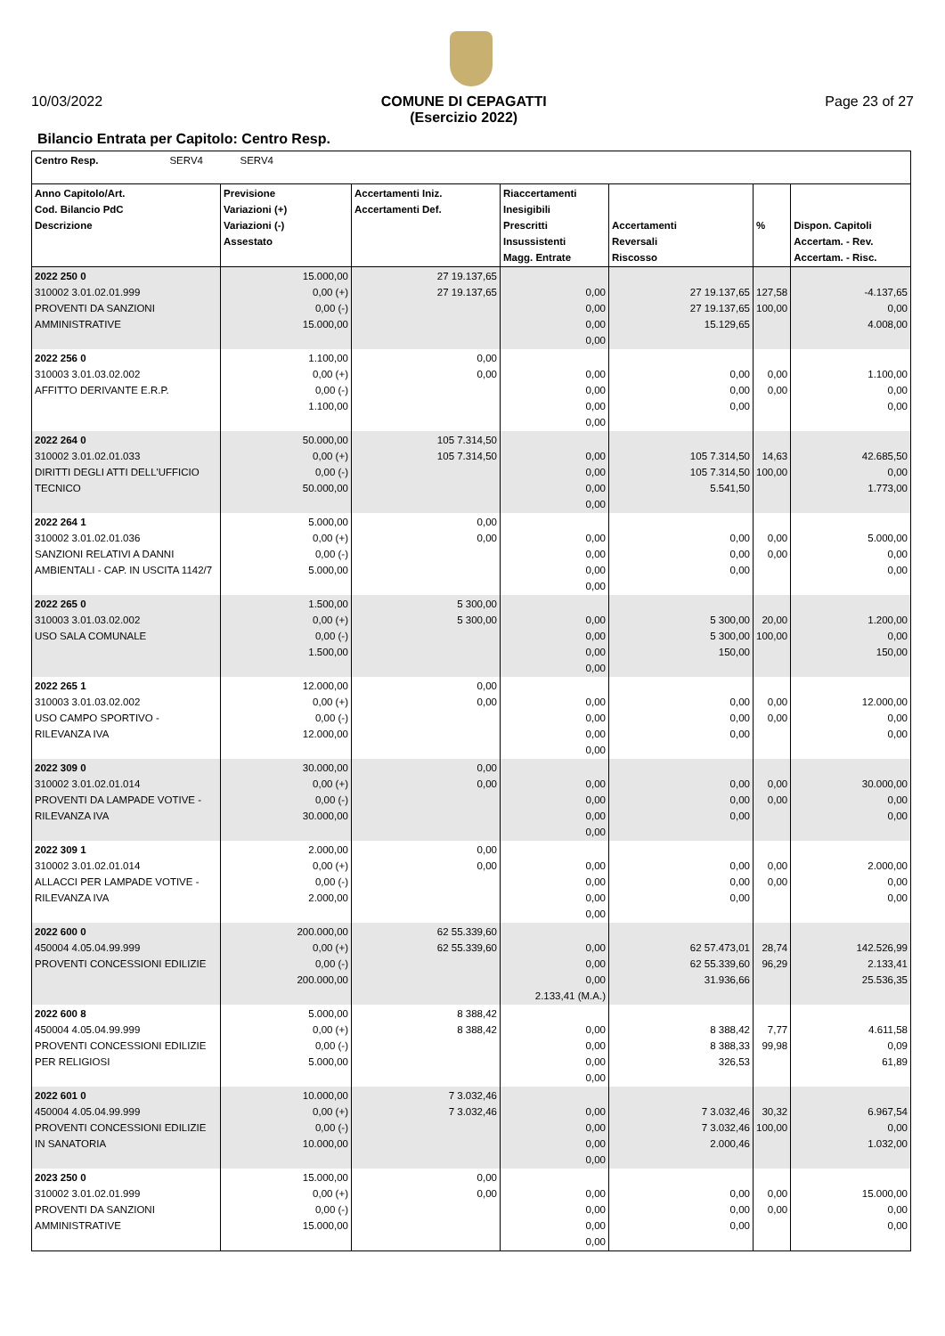10/03/2022 COMUNE DI CEPAGATTI
(Esercizio 2022) Page 23 of 27
Bilancio Entrata per Capitolo: Centro Resp.
| Centro Resp. SERV4 SERV4 | | | | | | |
| --- | --- | --- | --- | --- | --- | --- |
| Anno Capitolo/Art. Cod. Bilancio PdC Descrizione | Previsione Variazioni (+) Variazioni (-) Assestato | Accertamenti Iniz. Accertamenti Def. | Riaccertamenti Inesigibili Prescritti Insussistenti Magg. Entrate | Accertamenti Reversali Riscosso | % | Dispon. Capitoli Accertam. - Rev. Accertam. - Risc. |
| 2022 250 0 310002 3.01.02.01.999 PROVENTI DA SANZIONI AMMINISTRATIVE | 15.000,00 0,00 (+) 0,00 (-) 15.000,00 | 27 19.137,65 27 19.137,65 | 0,00 0,00 0,00 0,00 | 27 19.137,65 27 19.137,65 15.129,65 | 127,58 100,00 | -4.137,65 0,00 4.008,00 |
| 2022 256 0 310003 3.01.03.02.002 AFFITTO DERIVANTE E.R.P. | 1.100,00 0,00 (+) 0,00 (-) 1.100,00 | 0,00 0,00 | 0,00 0,00 0,00 0,00 | 0,00 0,00 0,00 | 0,00 0,00 | 1.100,00 0,00 0,00 |
| 2022 264 0 310002 3.01.02.01.033 DIRITTI DEGLI ATTI DELL'UFFICIO TECNICO | 50.000,00 0,00 (+) 0,00 (-) 50.000,00 | 105 7.314,50 105 7.314,50 | 0,00 0,00 0,00 0,00 | 105 7.314,50 105 7.314,50 5.541,50 | 14,63 100,00 | 42.685,50 0,00 1.773,00 |
| 2022 264 1 310002 3.01.02.01.036 SANZIONI RELATIVI A DANNI AMBIENTALI - CAP. IN USCITA 1142/7 | 5.000,00 0,00 (+) 0,00 (-) 5.000,00 | 0,00 0,00 | 0,00 0,00 0,00 0,00 | 0,00 0,00 0,00 | 0,00 0,00 | 5.000,00 0,00 0,00 |
| 2022 265 0 310003 3.01.03.02.002 USO SALA COMUNALE | 1.500,00 0,00 (+) 0,00 (-) 1.500,00 | 5 300,00 5 300,00 | 0,00 0,00 0,00 0,00 | 5 300,00 5 300,00 150,00 | 20,00 100,00 | 1.200,00 0,00 150,00 |
| 2022 265 1 310003 3.01.03.02.002 USO CAMPO SPORTIVO - RILEVANZA IVA | 12.000,00 0,00 (+) 0,00 (-) 12.000,00 | 0,00 0,00 | 0,00 0,00 0,00 0,00 | 0,00 0,00 0,00 | 0,00 0,00 | 12.000,00 0,00 0,00 |
| 2022 309 0 310002 3.01.02.01.014 PROVENTI DA LAMPADE VOTIVE - RILEVANZA IVA | 30.000,00 0,00 (+) 0,00 (-) 30.000,00 | 0,00 0,00 | 0,00 0,00 0,00 0,00 | 0,00 0,00 0,00 | 0,00 0,00 | 30.000,00 0,00 0,00 |
| 2022 309 1 310002 3.01.02.01.014 ALLACCI PER LAMPADE VOTIVE - RILEVANZA IVA | 2.000,00 0,00 (+) 0,00 (-) 2.000,00 | 0,00 0,00 | 0,00 0,00 0,00 0,00 | 0,00 0,00 0,00 | 0,00 0,00 | 2.000,00 0,00 0,00 |
| 2022 600 0 450004 4.05.04.99.999 PROVENTI CONCESSIONI EDILIZIE | 200.000,00 0,00 (+) 0,00 (-) 200.000,00 | 62 55.339,60 62 55.339,60 | 0,00 0,00 0,00 2.133,41 (M.A.) | 62 57.473,01 62 55.339,60 31.936,66 | 28,74 96,29 | 142.526,99 2.133,41 25.536,35 |
| 2022 600 8 450004 4.05.04.99.999 PROVENTI CONCESSIONI EDILIZIE PER RELIGIOSI | 5.000,00 0,00 (+) 0,00 (-) 5.000,00 | 8 388,42 8 388,42 | 0,00 0,00 0,00 0,00 | 8 388,42 8 388,33 326,53 | 7,77 99,98 | 4.611,58 0,09 61,89 |
| 2022 601 0 450004 4.05.04.99.999 PROVENTI CONCESSIONI EDILIZIE IN SANATORIA | 10.000,00 0,00 (+) 0,00 (-) 10.000,00 | 7 3.032,46 7 3.032,46 | 0,00 0,00 0,00 0,00 | 7 3.032,46 7 3.032,46 2.000,46 | 30,32 100,00 | 6.967,54 0,00 1.032,00 |
| 2023 250 0 310002 3.01.02.01.999 PROVENTI DA SANZIONI AMMINISTRATIVE | 15.000,00 0,00 (+) 0,00 (-) 15.000,00 | 0,00 0,00 | 0,00 0,00 0,00 0,00 | 0,00 0,00 0,00 | 0,00 0,00 | 15.000,00 0,00 0,00 |